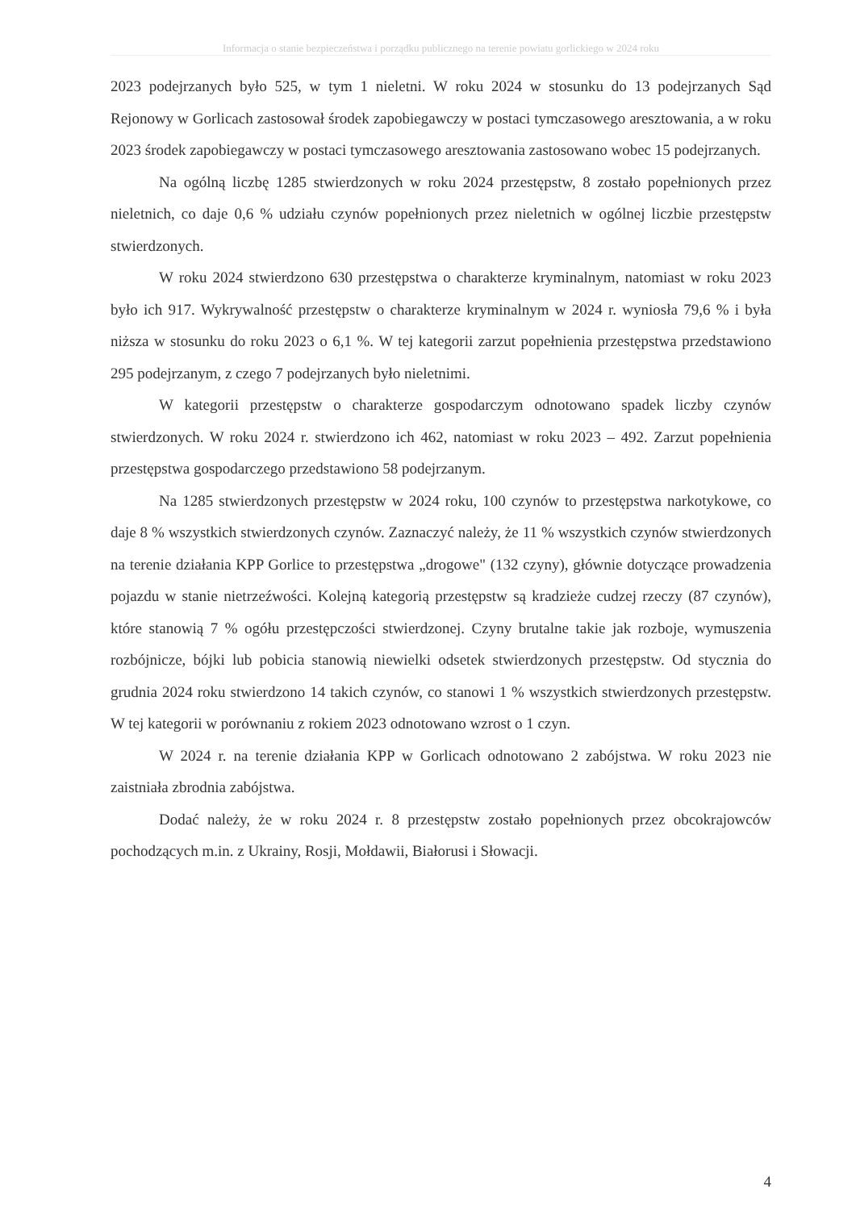Informacja o stanie bezpieczeństwa i porządku publicznego na terenie powiatu gorlickiego w 2024 roku
2023 podejrzanych było 525, w tym 1 nieletni. W roku 2024 w stosunku do 13 podejrzanych Sąd Rejonowy w Gorlicach zastosował środek zapobiegawczy w postaci tymczasowego aresztowania, a w roku 2023 środek zapobiegawczy w postaci tymczasowego aresztowania zastosowano wobec 15 podejrzanych.
Na ogólną liczbę 1285 stwierdzonych w roku 2024 przestępstw, 8 zostało popełnionych przez nieletnich, co daje 0,6 % udziału czynów popełnionych przez nieletnich w ogólnej liczbie przestępstw stwierdzonych.
W roku 2024 stwierdzono 630 przestępstwa o charakterze kryminalnym, natomiast w roku 2023 było ich 917. Wykrywalność przestępstw o charakterze kryminalnym w 2024 r. wyniosła 79,6 % i była niższa w stosunku do roku 2023 o 6,1 %. W tej kategorii zarzut popełnienia przestępstwa przedstawiono 295 podejrzanym, z czego 7 podejrzanych było nieletnimi.
W kategorii przestępstw o charakterze gospodarczym odnotowano spadek liczby czynów stwierdzonych. W roku 2024 r. stwierdzono ich 462, natomiast w roku 2023 – 492. Zarzut popełnienia przestępstwa gospodarczego przedstawiono 58 podejrzanym.
Na 1285 stwierdzonych przestępstw w 2024 roku, 100 czynów to przestępstwa narkotykowe, co daje 8 % wszystkich stwierdzonych czynów. Zaznaczyć należy, że 11 % wszystkich czynów stwierdzonych na terenie działania KPP Gorlice to przestępstwa „drogowe" (132 czyny), głównie dotyczące prowadzenia pojazdu w stanie nietrzeźwości. Kolejną kategorią przestępstw są kradzieże cudzej rzeczy (87 czynów), które stanowią 7 % ogółu przestępczości stwierdzonej. Czyny brutalne takie jak rozboje, wymuszenia rozbójnicze, bójki lub pobicia stanowią niewielki odsetek stwierdzonych przestępstw. Od stycznia do grudnia 2024 roku stwierdzono 14 takich czynów, co stanowi 1 % wszystkich stwierdzonych przestępstw. W tej kategorii w porównaniu z rokiem 2023 odnotowano wzrost o 1 czyn.
W 2024 r. na terenie działania KPP w Gorlicach odnotowano 2 zabójstwa. W roku 2023 nie zaistniała zbrodnia zabójstwa.
Dodać należy, że w roku 2024 r. 8 przestępstw zostało popełnionych przez obcokrajowców pochodzących m.in. z Ukrainy, Rosji, Mołdawii, Białorusi i Słowacji.
4